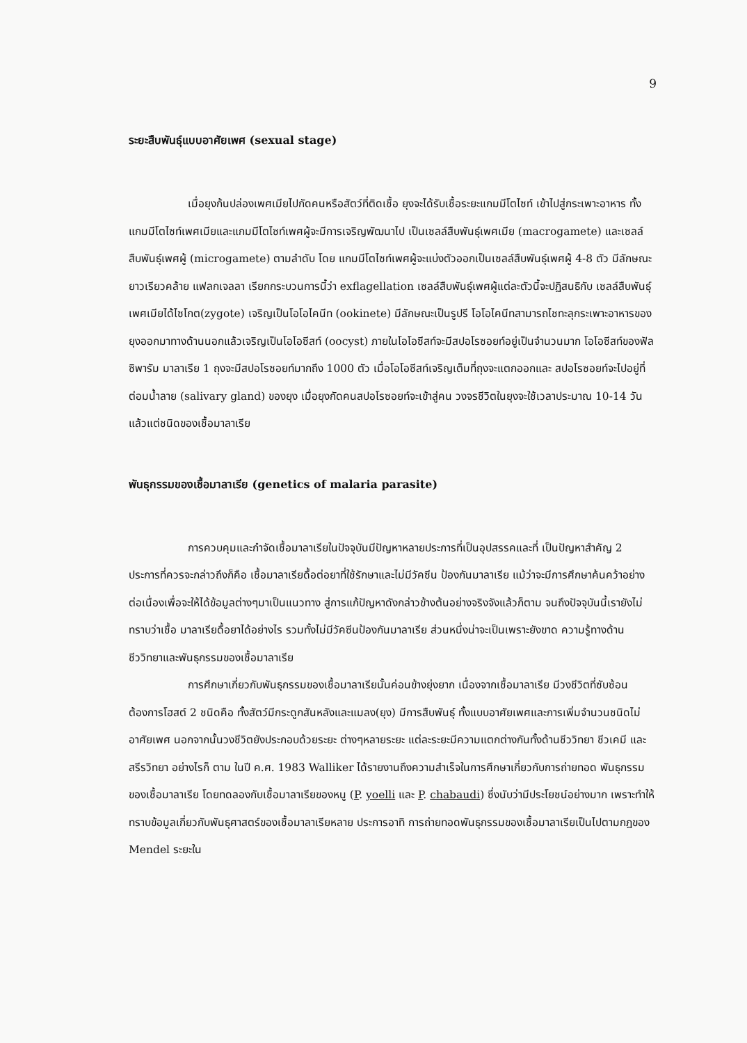9
ระยะสืบพันธุ์แบบอาศัยเพศ (sexual stage)
เมื่อยุงก้นปล่องเพศเมียไปกัดคนหรือสัตว์ที่ติดเชื้อ ยุงจะได้รับเชื้อระยะแกมมีโตไซท์ เข้าไปสู่กระเพาะอาหาร ทั้งแกมมีโตไซท์เพศเมียและแกมมีโตไซท์เพศผู้จะมีการเจริญพัฒนาไป เป็นเซลล์สืบพันธุ์เพศเมีย (macrogamete) และเซลล์สืบพันธุ์เพศผู้ (microgamete) ตามลำดับ โดย แกมมีโตไซท์เพศผู้จะแบ่งตัวออกเป็นเซลล์สืบพันธุ์เพศผู้ 4-8 ตัว มีลักษณะยาวเรียวคล้าย แฟลกเจลลา เรียกกระบวนการนี้ว่า exflagellation เซลล์สืบพันธุ์เพศผู้แต่ละตัวนี้จะปฏิสนธิกับ เซลล์สืบพันธุ์เพศเมียได้ไซโกต(zygote) เจริญเป็นโอโอไคนีท (ookinete) มีลักษณะเป็นรูปรี โอโอไคนีทสามารถไชทะลุกระเพาะอาหารของยุงออกมาทางด้านนอกแล้วเจริญเป็นโอโอซีสท์ (oocyst) ภายในโอโอซีสท์จะมีสปอโรซอยท์อยู่เป็นจำนวนมาก โอโอซีสท์ของฟัลซิพารัม มาลาเรีย 1 ถุงจะมีสปอโรซอยท์มากถึง 1000 ตัว เมื่อโอโอซีสท์เจริญเต็มที่ถุงจะแตกออกและ สปอโรซอยท์จะไปอยู่ที่ต่อมน้ำลาย (salivary gland) ของยุง เมื่อยุงกัดคนสปอโรซอยท์จะเข้าสู่คน วงจรชีวิตในยุงจะใช้เวลาประมาณ 10-14 วัน แล้วแต่ชนิดของเชื้อมาลาเรีย
พันธุกรรมของเชื้อมาลาเรีย (genetics of malaria parasite)
การควบคุมและกำจัดเชื้อมาลาเรียในปัจจุบันมีปัญหาหลายประการที่เป็นอุปสรรคและที่ เป็นปัญหาสำคัญ 2 ประการที่ควรจะกล่าวถึงก็คือ เชื้อมาลาเรียดื้อต่อยาที่ใช้รักษาและไม่มีวัคซีน ป้องกันมาลาเรีย แม้ว่าจะมีการศึกษาค้นคว้าอย่างต่อเนื่องเพื่อจะให้ได้ข้อมูลต่างๆมาเป็นแนวทาง สู่การแก้ปัญหาดังกล่าวข้างต้นอย่างจริงจังแล้วก็ตาม จนถึงปัจจุบันนี้เรายังไม่ทราบว่าเชื้อ มาลาเรียดื้อยาได้อย่างไร รวมทั้งไม่มีวัคซีนป้องกันมาลาเรีย ส่วนหนึ่งน่าจะเป็นเพราะยังขาด ความรู้ทางด้านชีววิทยาและพันธุกรรมของเชื้อมาลาเรีย
การศึกษาเกี่ยวกับพันธุกรรมของเชื้อมาลาเรียนั้นค่อนข้างยุ่งยาก เนื่องจากเชื้อมาลาเรีย มีวงชีวิตที่ซับซ้อนต้องการโฮสต์ 2 ชนิดคือ ทั้งสัตว์มีกระดูกสันหลังและแมลง(ยุง) มีการสืบพันธุ์ ทั้งแบบอาศัยเพศและการเพิ่มจำนวนชนิดไม่อาศัยเพศ นอกจากนั้นวงชีวิตยังประกอบด้วยระยะ ต่างๆหลายระยะ แต่ละระยะมีความแตกต่างกันทั้งด้านชีววิทยา ชีวเคมี และสรีรวิทยา อย่างไรก็ ตาม ในปี ค.ศ. 1983 Walliker ได้รายงานถึงความสำเร็จในการศึกษาเกี่ยวกับการถ่ายทอด พันธุกรรมของเชื้อมาลาเรีย โดยทดลองกับเชื้อมาลาเรียของหนู (P. yoelli และ P. chabaudi) ซึ่งนับว่ามีประโยชน์อย่างมาก เพราะทำให้ทราบข้อมูลเกี่ยวกับพันธุศาสตร์ของเชื้อมาลาเรียหลาย ประการอาทิ การถ่ายทอดพันธุกรรมของเชื้อมาลาเรียเป็นไปตามกฎของ Mendel ระยะใน